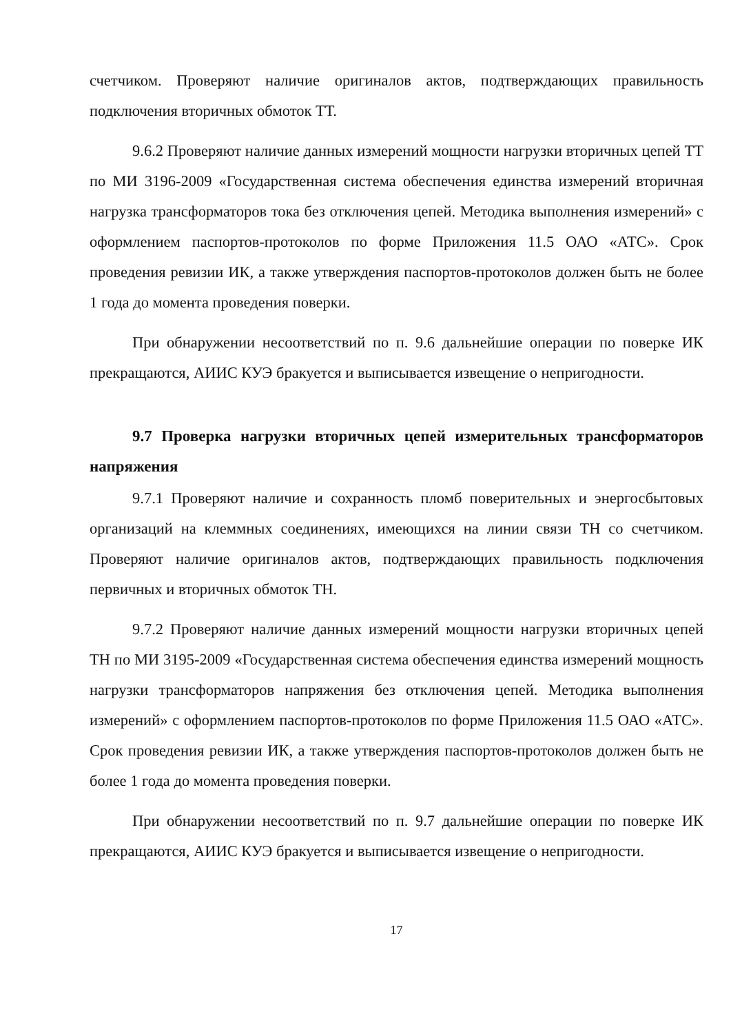счетчиком. Проверяют наличие оригиналов актов, подтверждающих правильность подключения вторичных обмоток ТТ.
9.6.2 Проверяют наличие данных измерений мощности нагрузки вторичных цепей ТТ по МИ 3196-2009 «Государственная система обеспечения единства измерений вторичная нагрузка трансформаторов тока без отключения цепей. Методика выполнения измерений» с оформлением паспортов-протоколов по форме Приложения 11.5 ОАО «АТС». Срок проведения ревизии ИК, а также утверждения паспортов-протоколов должен быть не более 1 года до момента проведения поверки.
При обнаружении несоответствий по п. 9.6 дальнейшие операции по поверке ИК прекращаются, АИИС КУЭ бракуется и выписывается извещение о непригодности.
9.7 Проверка нагрузки вторичных цепей измерительных трансформаторов напряжения
9.7.1 Проверяют наличие и сохранность пломб поверительных и энергосбытовых организаций на клеммных соединениях, имеющихся на линии связи ТН со счетчиком. Проверяют наличие оригиналов актов, подтверждающих правильность подключения первичных и вторичных обмоток ТН.
9.7.2 Проверяют наличие данных измерений мощности нагрузки вторичных цепей ТН по МИ 3195-2009 «Государственная система обеспечения единства измерений мощность нагрузки трансформаторов напряжения без отключения цепей. Методика выполнения измерений» с оформлением паспортов-протоколов по форме Приложения 11.5 ОАО «АТС». Срок проведения ревизии ИК, а также утверждения паспортов-протоколов должен быть не более 1 года до момента проведения поверки.
При обнаружении несоответствий по п. 9.7 дальнейшие операции по поверке ИК прекращаются, АИИС КУЭ бракуется и выписывается извещение о непригодности.
17